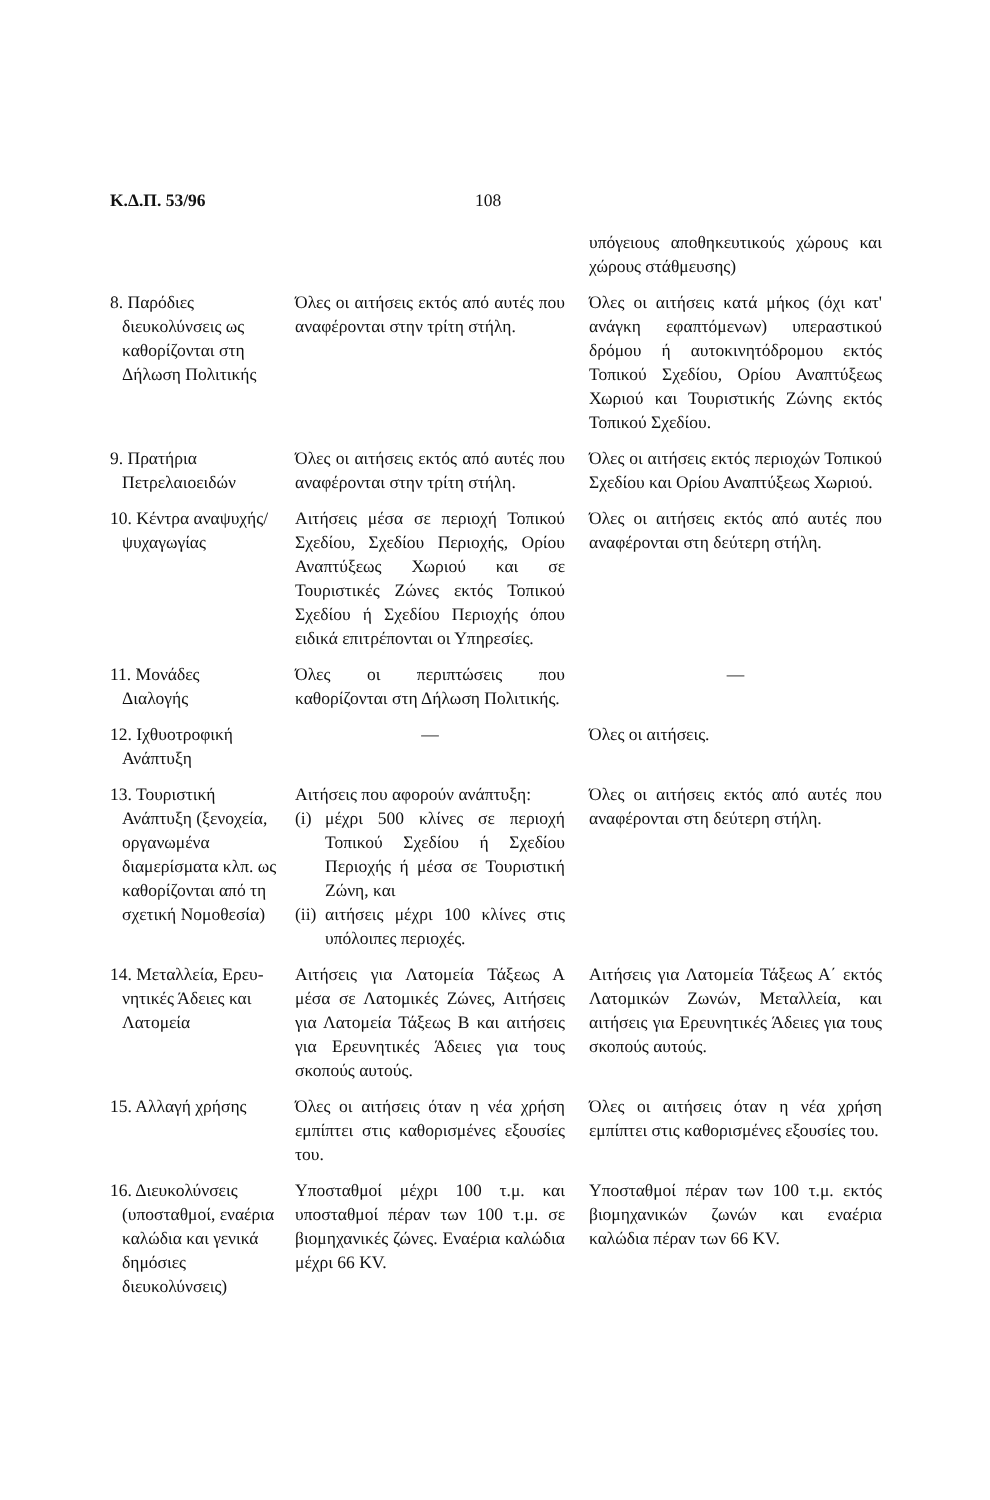Κ.Δ.Π. 53/96 108
| | | υπόγειους αποθηκευτικούς χώρους και χώρους στάθμευσης) |
| 8. Παρόδιες διευκολύνσεις ως καθορίζονται στη Δήλωση Πολιτικής | Όλες οι αιτήσεις εκτός από αυτές που αναφέρονται στην τρίτη στήλη. | Όλες οι αιτήσεις κατά μήκος (όχι κατ' ανάγκη εφαπτόμενων) υπεραστικού δρόμου ή αυτοκινητόδρομου εκτός Τοπικού Σχεδίου, Ορίου Αναπτύξεως Χωριού και Τουριστικής Ζώνης εκτός Τοπικού Σχεδίου. |
| 9. Πρατήρια Πετρελαιοειδών | Όλες οι αιτήσεις εκτός από αυτές που αναφέρονται στην τρίτη στήλη. | Όλες οι αιτήσεις εκτός περιοχών Τοπικού Σχεδίου και Ορίου Αναπτύξεως Χωριού. |
| 10. Κέντρα αναψυχής/ ψυχαγωγίας | Αιτήσεις μέσα σε περιοχή Τοπικού Σχεδίου, Σχεδίου Περιοχής, Ορίου Αναπτύξεως Χωριού και σε Τουριστικές Ζώνες εκτός Τοπικού Σχεδίου ή Σχεδίου Περιοχής όπου ειδικά επιτρέπονται οι Υπηρεσίες. | Όλες οι αιτήσεις εκτός από αυτές που αναφέρονται στη δεύτερη στήλη. |
| 11. Μονάδες Διαλογής | Όλες οι περιπτώσεις που καθορίζονται στη Δήλωση Πολιτικής. | — |
| 12. Ιχθυοτροφική Ανάπτυξη | — | Όλες οι αιτήσεις. |
| 13. Τουριστική Ανάπτυξη (ξενοχεία, οργανωμένα διαμερίσματα κλπ. ως καθορίζονται από τη σχετική Νομοθεσία) | Αιτήσεις που αφορούν ανάπτυξη: (i) μέχρι 500 κλίνες σε περιοχή Τοπικού Σχεδίου ή Σχεδίου Περιοχής ή μέσα σε Τουριστική Ζώνη, και (ii) αιτήσεις μέχρι 100 κλίνες στις υπόλοιπες περιοχές. | Όλες οι αιτήσεις εκτός από αυτές που αναφέρονται στη δεύτερη στήλη. |
| 14. Μεταλλεία, Ερευ- νητικές Άδειες και Λατομεία | Αιτήσεις για Λατομεία Τάξεως Α μέσα σε Λατομικές Ζώνες, Αιτήσεις για Λατομεία Τάξεως Β και αιτήσεις για Ερευνητικές Άδειες για τους σκοπούς αυτούς. | Αιτήσεις για Λατομεία Τάξεως Α΄ εκτός Λατομικών Ζωνών, Μεταλλεία, και αιτήσεις για Ερευνητικές Άδειες για τους σκοπούς αυτούς. |
| 15. Αλλαγή χρήσης | Όλες οι αιτήσεις όταν η νέα χρήση εμπίπτει στις καθορισμένες εξουσίες του. | Όλες οι αιτήσεις όταν η νέα χρήση εμπίπτει στις καθορισμένες εξουσίες του. |
| 16. Διευκολύνσεις (υποσταθμοί, εναέρια καλώδια και γενικά δημόσιες διευκολύνσεις) | Υποσταθμοί μέχρι 100 τ.μ. και υποσταθμοί πέραν των 100 τ.μ. σε βιομηχανικές ζώνες. Εναέρια καλώδια μέχρι 66 KV. | Υποσταθμοί πέραν των 100 τ.μ. εκτός βιομηχανικών ζωνών και εναέρια καλώδια πέραν των 66 KV. |